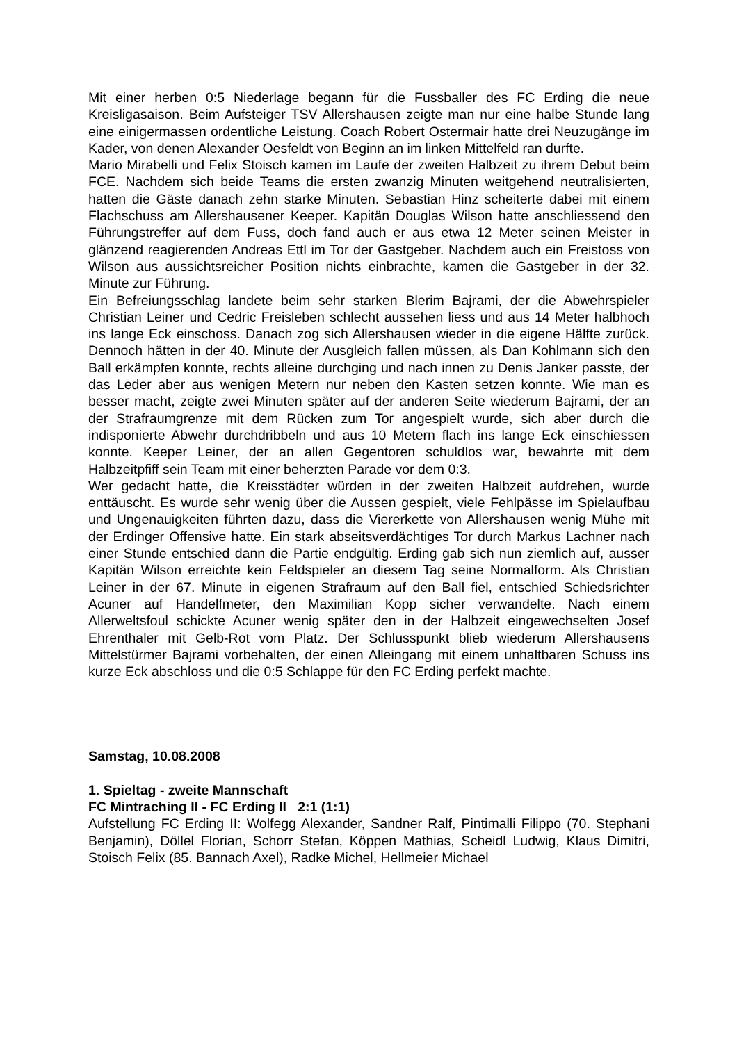Mit einer herben 0:5 Niederlage begann für die Fussballer des FC Erding die neue Kreisligasaison. Beim Aufsteiger TSV Allershausen zeigte man nur eine halbe Stunde lang eine einigermassen ordentliche Leistung. Coach Robert Ostermair hatte drei Neuzugänge im Kader, von denen Alexander Oesfeldt von Beginn an im linken Mittelfeld ran durfte.
Mario Mirabelli und Felix Stoisch kamen im Laufe der zweiten Halbzeit zu ihrem Debut beim FCE. Nachdem sich beide Teams die ersten zwanzig Minuten weitgehend neutralisierten, hatten die Gäste danach zehn starke Minuten. Sebastian Hinz scheiterte dabei mit einem Flachschuss am Allershausener Keeper. Kapitän Douglas Wilson hatte anschliessend den Führungstreffer auf dem Fuss, doch fand auch er aus etwa 12 Meter seinen Meister in glänzend reagierenden Andreas Ettl im Tor der Gastgeber. Nachdem auch ein Freistoss von Wilson aus aussichtsreicher Position nichts einbrachte, kamen die Gastgeber in der 32. Minute zur Führung.
Ein Befreiungsschlag landete beim sehr starken Blerim Bajrami, der die Abwehrspieler Christian Leiner und Cedric Freisleben schlecht aussehen liess und aus 14 Meter halbhoch ins lange Eck einschoss. Danach zog sich Allershausen wieder in die eigene Hälfte zurück. Dennoch hätten in der 40. Minute der Ausgleich fallen müssen, als Dan Kohlmann sich den Ball erkämpfen konnte, rechts alleine durchging und nach innen zu Denis Janker passte, der das Leder aber aus wenigen Metern nur neben den Kasten setzen konnte. Wie man es besser macht, zeigte zwei Minuten später auf der anderen Seite wiederum Bajrami, der an der Strafraumgrenze mit dem Rücken zum Tor angespielt wurde, sich aber durch die indisponierte Abwehr durchdribbeln und aus 10 Metern flach ins lange Eck einschiessen konnte. Keeper Leiner, der an allen Gegentoren schuldlos war, bewahrte mit dem Halbzeitpfiff sein Team mit einer beherzten Parade vor dem 0:3.
Wer gedacht hatte, die Kreisstädter würden in der zweiten Halbzeit aufdrehen, wurde enttäuscht. Es wurde sehr wenig über die Aussen gespielt, viele Fehlpässe im Spielaufbau und Ungenauigkeiten führten dazu, dass die Viererkette von Allershausen wenig Mühe mit der Erdinger Offensive hatte. Ein stark abseitsverdächtiges Tor durch Markus Lachner nach einer Stunde entschied dann die Partie endgültig. Erding gab sich nun ziemlich auf, ausser Kapitän Wilson erreichte kein Feldspieler an diesem Tag seine Normalform. Als Christian Leiner in der 67. Minute in eigenen Strafraum auf den Ball fiel, entschied Schiedsrichter Acuner auf Handelfmeter, den Maximilian Kopp sicher verwandelte. Nach einem Allerweltsfoul schickte Acuner wenig später den in der Halbzeit eingewechselten Josef Ehrenthaler mit Gelb-Rot vom Platz. Der Schlusspunkt blieb wiederum Allershausens Mittelstürmer Bajrami vorbehalten, der einen Alleingang mit einem unhaltbaren Schuss ins kurze Eck abschloss und die 0:5 Schlappe für den FC Erding perfekt machte.
Samstag, 10.08.2008
1. Spieltag - zweite Mannschaft
FC Mintraching II - FC Erding II 2:1 (1:1)
Aufstellung FC Erding II: Wolfegg Alexander, Sandner Ralf, Pintimalli Filippo (70. Stephani Benjamin), Döllel Florian, Schorr Stefan, Köppen Mathias, Scheidl Ludwig, Klaus Dimitri, Stoisch Felix (85. Bannach Axel), Radke Michel, Hellmeier Michael